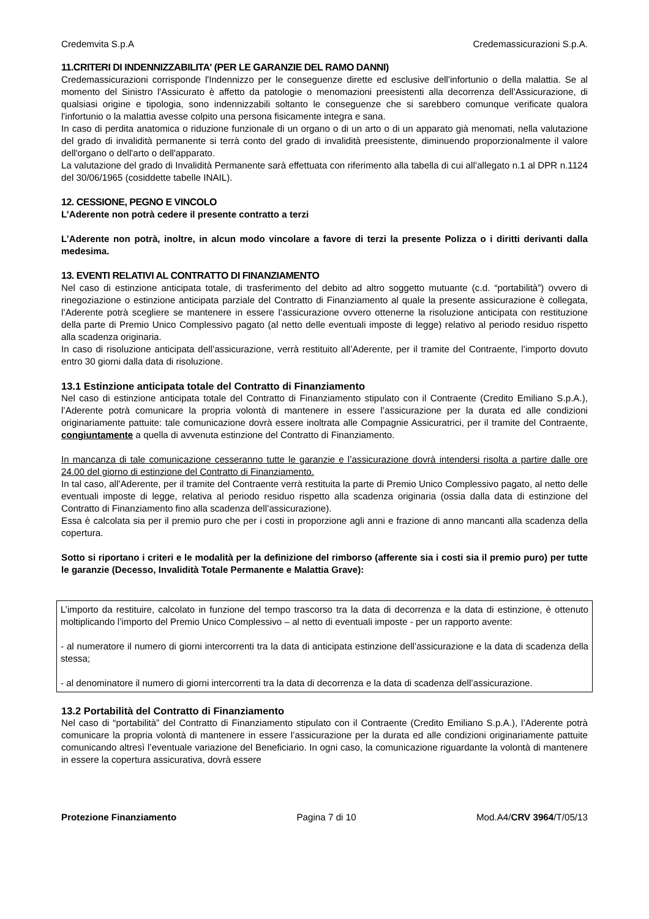Credemvita S.p.A Credemassicurazioni S.p.A.
11.CRITERI DI INDENNIZZABILITA' (PER LE GARANZIE DEL RAMO DANNI)
Credemassicurazioni corrisponde l'Indennizzo per le conseguenze dirette ed esclusive dell'infortunio o della malattia. Se al momento del Sinistro l'Assicurato è affetto da patologie o menomazioni preesistenti alla decorrenza dell’Assicurazione, di qualsiasi origine e tipologia, sono indennizzabili soltanto le conseguenze che si sarebbero comunque verificate qualora l'infortunio o la malattia avesse colpito una persona fisicamente integra e sana.
In caso di perdita anatomica o riduzione funzionale di un organo o di un arto o di un apparato già menomati, nella valutazione del grado di invalidità permanente si terrà conto del grado di invalidità preesistente, diminuendo proporzionalmente il valore dell'organo o dell'arto o dell'apparato.
La valutazione del grado di Invalidità Permanente sarà effettuata con riferimento alla tabella di cui all’allegato n.1 al DPR n.1124 del 30/06/1965 (cosiddette tabelle INAIL).
12. CESSIONE, PEGNO E VINCOLO
L’Aderente non potrà cedere il presente contratto a terzi
L’Aderente non potrà, inoltre, in alcun modo vincolare a favore di terzi la presente Polizza o i diritti derivanti dalla medesima.
13. EVENTI RELATIVI AL CONTRATTO DI FINANZIAMENTO
Nel caso di estinzione anticipata totale, di trasferimento del debito ad altro soggetto mutuante (c.d. “portabilità”) ovvero di rinegoziazione o estinzione anticipata parziale del Contratto di Finanziamento al quale la presente assicurazione è collegata, l’Aderente potrà scegliere se mantenere in essere l’assicurazione ovvero ottenerne la risoluzione anticipata con restituzione della parte di Premio Unico Complessivo pagato (al netto delle eventuali imposte di legge) relativo al periodo residuo rispetto alla scadenza originaria.
In caso di risoluzione anticipata dell’assicurazione, verrà restituito all’Aderente, per il tramite del Contraente, l’importo dovuto entro 30 giorni dalla data di risoluzione.
13.1 Estinzione anticipata totale del Contratto di Finanziamento
Nel caso di estinzione anticipata totale del Contratto di Finanziamento stipulato con il Contraente (Credito Emiliano S.p.A.), l’Aderente potrà comunicare la propria volontà di mantenere in essere l’assicurazione per la durata ed alle condizioni originariamente pattuite: tale comunicazione dovrà essere inoltrata alle Compagnie Assicuratrici, per il tramite del Contraente, congiuntamente a quella di avvenuta estinzione del Contratto di Finanziamento.
In mancanza di tale comunicazione cesseranno tutte le garanzie e l’assicurazione dovrà intendersi risolta a partire dalle ore 24.00 del giorno di estinzione del Contratto di Finanziamento.
In tal caso, all’Aderente, per il tramite del Contraente verrà restituita la parte di Premio Unico Complessivo pagato, al netto delle eventuali imposte di legge, relativa al periodo residuo rispetto alla scadenza originaria (ossia dalla data di estinzione del Contratto di Finanziamento fino alla scadenza dell’assicurazione).
Essa è calcolata sia per il premio puro che per i costi in proporzione agli anni e frazione di anno mancanti alla scadenza della copertura.
Sotto si riportano i criteri e le modalità per la definizione del rimborso (afferente sia i costi sia il premio puro) per tutte le garanzie (Decesso, Invalidità Totale Permanente e Malattia Grave):
L’importo da restituire, calcolato in funzione del tempo trascorso tra la data di decorrenza e la data di estinzione, è ottenuto moltiplicando l’importo del Premio Unico Complessivo – al netto di eventuali imposte - per un rapporto avente:
- al numeratore il numero di giorni intercorrenti tra la data di anticipata estinzione dell’assicurazione e la data di scadenza della stessa;
- al denominatore il numero di giorni intercorrenti tra la data di decorrenza e la data di scadenza dell’assicurazione.
13.2 Portabilità del Contratto di Finanziamento
Nel caso di “portabilità” del Contratto di Finanziamento stipulato con il Contraente (Credito Emiliano S.p.A.), l’Aderente potrà comunicare la propria volontà di mantenere in essere l’assicurazione per la durata ed alle condizioni originariamente pattuite comunicando altresì l’eventuale variazione del Beneficiario. In ogni caso, la comunicazione riguardante la volontà di mantenere in essere la copertura assicurativa, dovrà essere
Protezione Finanziamento Pagina 7 di 10 Mod.A4/CRV 3964/T/05/13